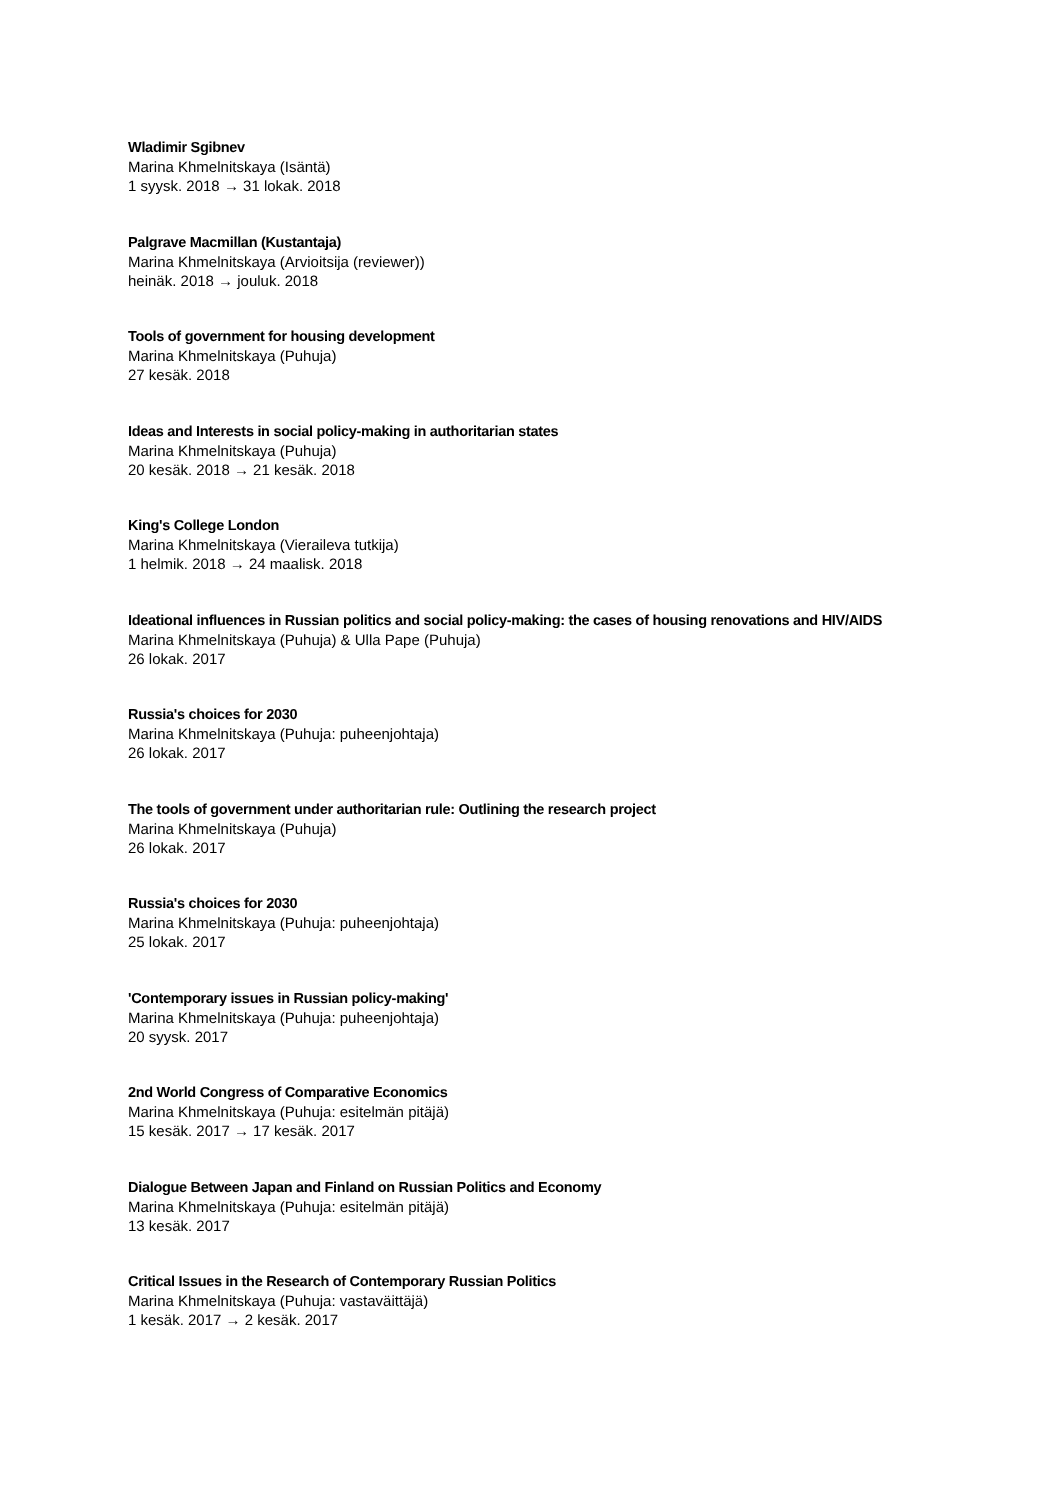Wladimir Sgibnev
Marina Khmelnitskaya (Isäntä)
1 syysk. 2018 → 31 lokak. 2018
Palgrave Macmillan (Kustantaja)
Marina Khmelnitskaya (Arvioitsija (reviewer))
heinäk. 2018 → jouluk. 2018
Tools of government for housing development
Marina Khmelnitskaya (Puhuja)
27 kesäk. 2018
Ideas and Interests in social policy-making in authoritarian states
Marina Khmelnitskaya (Puhuja)
20 kesäk. 2018 → 21 kesäk. 2018
King's College London
Marina Khmelnitskaya (Vieraileva tutkija)
1 helmik. 2018 → 24 maalisk. 2018
Ideational influences in Russian politics and social policy-making: the cases of housing renovations and HIV/AIDS
Marina Khmelnitskaya (Puhuja) & Ulla Pape (Puhuja)
26 lokak. 2017
Russia's choices for 2030
Marina Khmelnitskaya (Puhuja: puheenjohtaja)
26 lokak. 2017
The tools of government under authoritarian rule: Outlining the research project
Marina Khmelnitskaya (Puhuja)
26 lokak. 2017
Russia's choices for 2030
Marina Khmelnitskaya (Puhuja: puheenjohtaja)
25 lokak. 2017
'Contemporary issues in Russian policy-making'
Marina Khmelnitskaya (Puhuja: puheenjohtaja)
20 syysk. 2017
2nd World Congress of Comparative Economics
Marina Khmelnitskaya (Puhuja: esitelmän pitäjä)
15 kesäk. 2017 → 17 kesäk. 2017
Dialogue Between Japan and Finland on Russian Politics and Economy
Marina Khmelnitskaya (Puhuja: esitelmän pitäjä)
13 kesäk. 2017
Critical Issues in the Research of Contemporary Russian Politics
Marina Khmelnitskaya (Puhuja: vastaväittäjä)
1 kesäk. 2017 → 2 kesäk. 2017